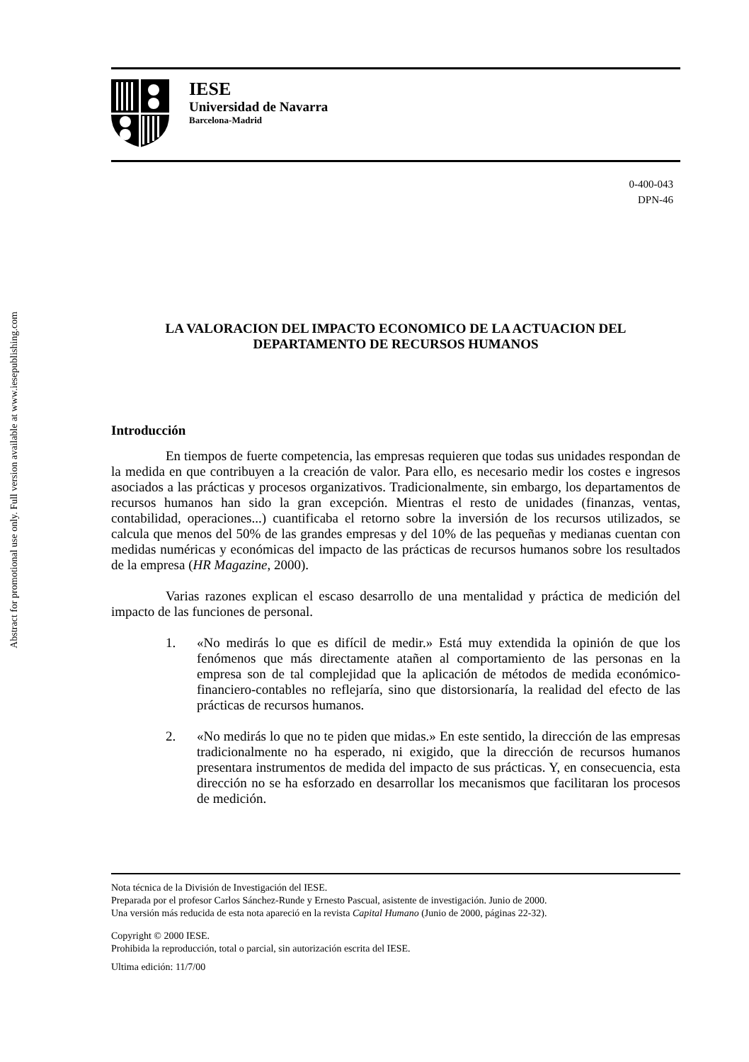Abstract for promotional use only. Full version available at www.iesepublishing.com
IESE
Universidad de Navarra
Barcelona-Madrid
0-400-043
DPN-46
LA VALORACION DEL IMPACTO ECONOMICO DE LA ACTUACION DEL
DEPARTAMENTO DE RECURSOS HUMANOS
Introducción
En tiempos de fuerte competencia, las empresas requieren que todas sus unidades respondan de la medida en que contribuyen a la creación de valor. Para ello, es necesario medir los costes e ingresos asociados a las prácticas y procesos organizativos. Tradicionalmente, sin embargo, los departamentos de recursos humanos han sido la gran excepción. Mientras el resto de unidades (finanzas, ventas, contabilidad, operaciones...) cuantificaba el retorno sobre la inversión de los recursos utilizados, se calcula que menos del 50% de las grandes empresas y del 10% de las pequeñas y medianas cuentan con medidas numéricas y económicas del impacto de las prácticas de recursos humanos sobre los resultados de la empresa (HR Magazine, 2000).
Varias razones explican el escaso desarrollo de una mentalidad y práctica de medición del impacto de las funciones de personal.
1. «No medirás lo que es difícil de medir.» Está muy extendida la opinión de que los fenómenos que más directamente atañen al comportamiento de las personas en la empresa son de tal complejidad que la aplicación de métodos de medida económico-financiero-contables no reflejaría, sino que distorsionaría, la realidad del efecto de las prácticas de recursos humanos.
2. «No medirás lo que no te piden que midas.» En este sentido, la dirección de las empresas tradicionalmente no ha esperado, ni exigido, que la dirección de recursos humanos presentara instrumentos de medida del impacto de sus prácticas. Y, en consecuencia, esta dirección no se ha esforzado en desarrollar los mecanismos que facilitaran los procesos de medición.
Nota técnica de la División de Investigación del IESE.
Preparada por el profesor Carlos Sánchez-Runde y Ernesto Pascual, asistente de investigación. Junio de 2000.
Una versión más reducida de esta nota apareció en la revista Capital Humano (Junio de 2000, páginas 22-32).
Copyright © 2000 IESE.
Prohibida la reproducción, total o parcial, sin autorización escrita del IESE.
Ultima edición: 11/7/00